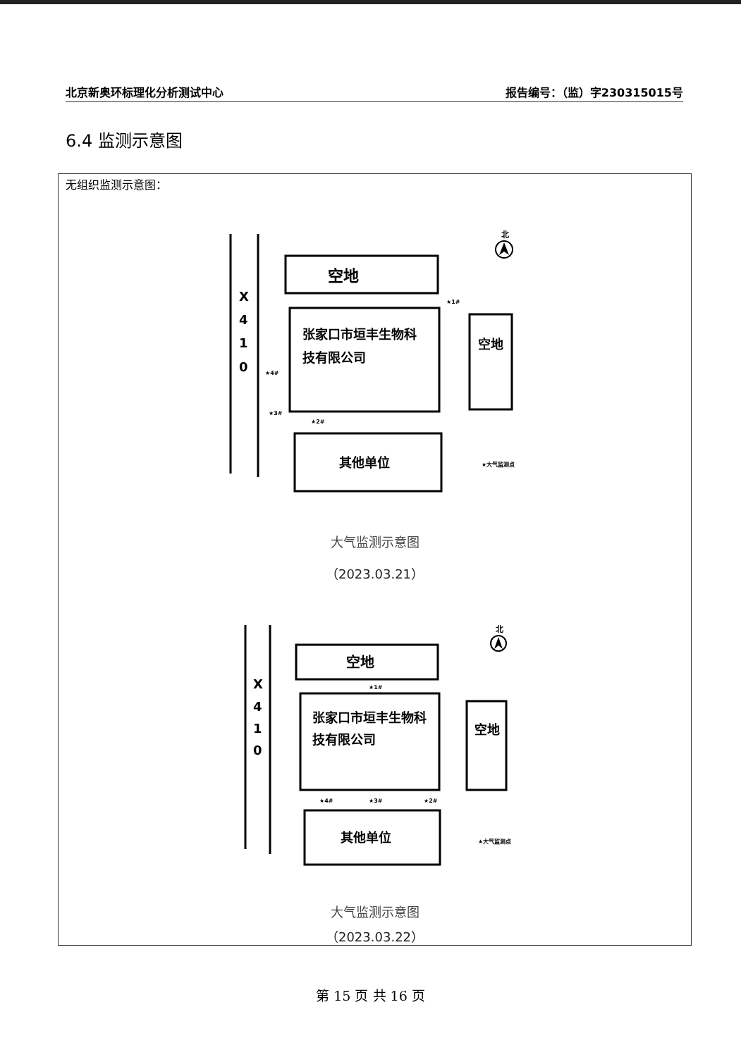北京新奥环标理化分析测试中心 报告编号：（监）字230315015号
6.4 监测示意图
无组织监测示意图：
X
4
1
0
空地
张家口市垣丰生物科
技有限公司
空地
其他单位
★1#
★4#
★3#
★2#
★大气监测点
北
大气监测示意图
（2023.03.21）
X
4
1
0
空地
张家口市垣丰生物科
技有限公司
空地
其他单位
★1#
★4#
★3#
★2#
★大气监测点
北
大气监测示意图
（2023.03.22）
第 15 页 共 16 页